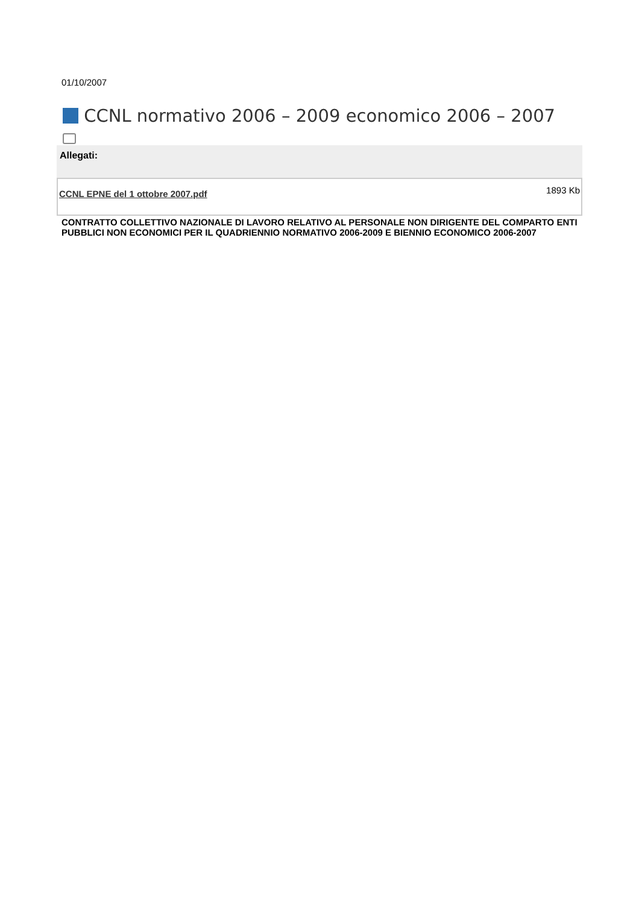01/10/2007
CCNL normativo 2006 – 2009 economico 2006 – 2007
Allegati:
| CCNL EPNE del 1 ottobre 2007.pdf | 1893 Kb |
CONTRATTO COLLETTIVO NAZIONALE DI LAVORO RELATIVO AL PERSONALE NON DIRIGENTE DEL COMPARTO ENTI PUBBLICI NON ECONOMICI PER IL QUADRIENNIO NORMATIVO 2006-2009 E BIENNIO ECONOMICO 2006-2007